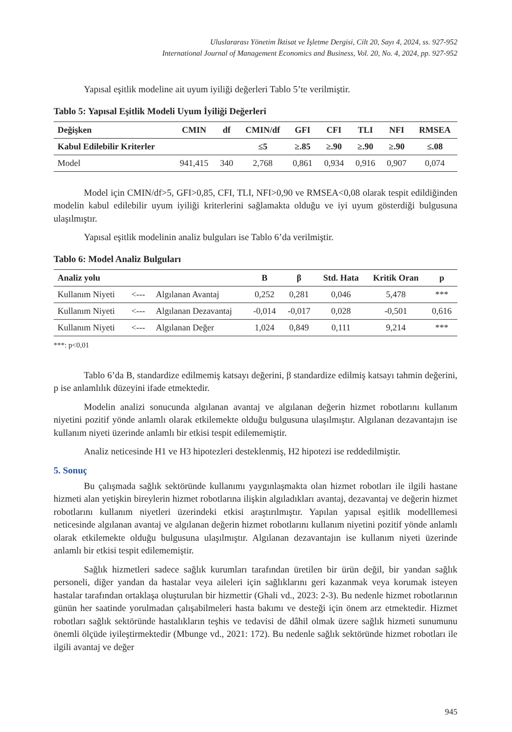Uluslararası Yönetim İktisat ve İşletme Dergisi, Cilt 20, Sayı 4, 2024, ss. 927-952
International Journal of Management Economics and Business, Vol. 20, No. 4, 2024, pp. 927-952
Yapısal eşitlik modeline ait uyum iyiliği değerleri Tablo 5’te verilmiştir.
Tablo 5: Yapısal Eşitlik Modeli Uyum İyiliği Değerleri
| Değişken | CMIN | df | CMIN/df | GFI | CFI | TLI | NFI | RMSEA |
| --- | --- | --- | --- | --- | --- | --- | --- | --- |
| Kabul Edilebilir Kriterler | | | ≤5 | ≥.85 | ≥.90 | ≥.90 | ≥.90 | ≤.08 |
| Model | 941,415 | 340 | 2,768 | 0,861 | 0,934 | 0,916 | 0,907 | 0,074 |
Model için CMIN/df>5, GFI>0,85, CFI, TLI, NFI>0,90 ve RMSEA<0,08 olarak tespit edildiğinden modelin kabul edilebilir uyum iyiliği kriterlerini sağlamakta olduğu ve iyi uyum gösterdiği bulgusuna ulaşılmıştır.
Yapısal eşitlik modelinin analiz bulguları ise Tablo 6’da verilmiştir.
Tablo 6: Model Analiz Bulguları
| Analiz yolu | | | B | β | Std. Hata | Kritik Oran | p |
| --- | --- | --- | --- | --- | --- | --- | --- |
| Kullanım Niyeti | <--- | Algılanan Avantaj | 0,252 | 0,281 | 0,046 | 5,478 | *** |
| Kullanım Niyeti | <--- | Algılanan Dezavantaj | -0,014 | -0,017 | 0,028 | -0,501 | 0,616 |
| Kullanım Niyeti | <--- | Algılanan Değer | 1,024 | 0,849 | 0,111 | 9,214 | *** |
***: p<0,01
Tablo 6’da B, standardize edilmemiş katsayı değerini, β standardize edilmiş katsayı tahmin değerini, p ise anlamlılık düzeyini ifade etmektedir.
Modelin analizi sonucunda algılanan avantaj ve algılanan değerin hizmet robotlarını kullanım niyetini pozitif yönde anlamlı olarak etkilemekte olduğu bulgusuna ulaşılmıştır. Algılanan dezavantajın ise kullanım niyeti üzerinde anlamlı bir etkisi tespit edilememiştir.
Analiz neticesinde H1 ve H3 hipotezleri desteklenmiş, H2 hipotezi ise reddedilmiştir.
5. Sonuç
Bu çalışmada sağlık sektöründe kullanımı yaygınlaşmakta olan hizmet robotları ile ilgili hastane hizmeti alan yetişkin bireylerin hizmet robotlarına ilişkin algıladıkları avantaj, dezavantaj ve değerin hizmet robotlarını kullanım niyetleri üzerindeki etkisi araştırılmıştır. Yapılan yapısal eşitlik modelllemesi neticesinde algılanan avantaj ve algılanan değerin hizmet robotlarını kullanım niyetini pozitif yönde anlamlı olarak etkilemekte olduğu bulgusuna ulaşılmıştır. Algılanan dezavantajın ise kullanım niyeti üzerinde anlamlı bir etkisi tespit edilememiştir.
Sağlık hizmetleri sadece sağlık kurumları tarafından üretilen bir ürün değil, bir yandan sağlık personeli, diğer yandan da hastalar veya aileleri için sağlıklarını geri kazanmak veya korumak isteyen hastalar tarafından ortaklaşa oluşturulan bir hizmettir (Ghali vd., 2023: 2-3). Bu nedenle hizmet robotlarının günün her saatinde yorulmadan çalışabilmeleri hasta bakımı ve desteği için önem arz etmektedir. Hizmet robotları sağlık sektöründe hastalıkların teşhis ve tedavisi de dâhil olmak üzere sağlık hizmeti sunumunu önemli ölçüde iyileştirmektedir (Mbunge vd., 2021: 172). Bu nedenle sağlık sektöründe hizmet robotları ile ilgili avantaj ve değer
945